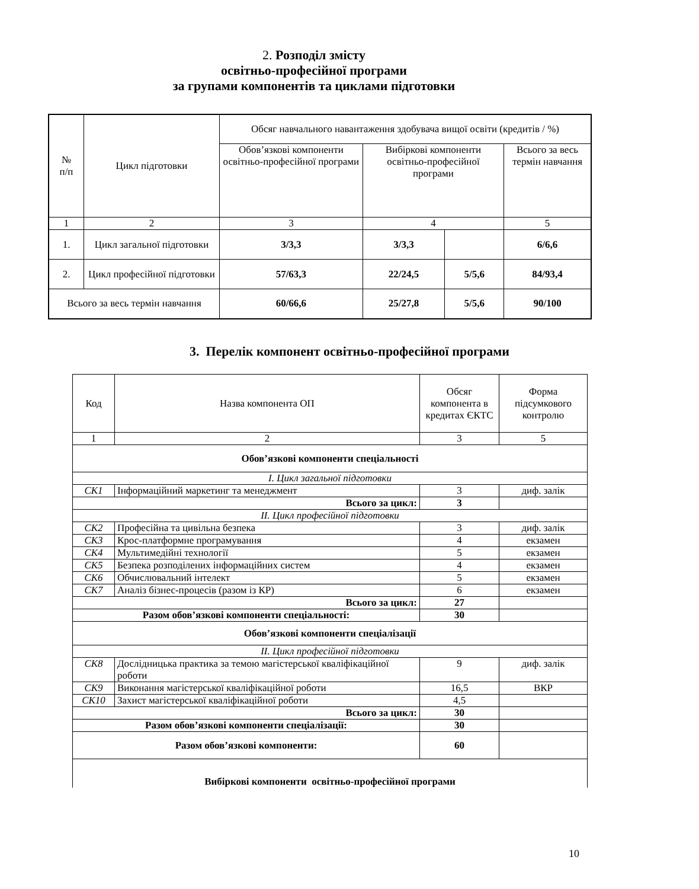2. Розподіл змісту
освітньо-професійної програми
за групами компонентів та циклами підготовки
| № п/п | Цикл підготовки | Обсяг навчального навантаження здобувача вищої освіти (кредитів / %) | | | |
| --- | --- | --- | --- | --- | --- |
| | | Обов’язкові компоненти освітньо-професійної програми | Вибіркові компоненти освітньо-професійної програми | | Всього за весь термін навчання |
| 1 | 2 | 3 | 4 | | 5 |
| 1. | Цикл загальної підготовки | 3/3,3 | 3/3,3 | | 6/6,6 |
| 2. | Цикл професійної підготовки | 57/63,3 | 22/24,5 | 5/5,6 | 84/93,4 |
| Всього за весь термін навчання | | 60/66,6 | 25/27,8 | 5/5,6 | 90/100 |
3. Перелік компонент освітньо-професійної програми
| Код | Назва компонента ОП | Обсяг компонента в кредитах ЄКТС | Форма підсумкового контролю |
| --- | --- | --- | --- |
| 1 | 2 | 3 | 5 |
| Обов’язкові компоненти спеціальності | | | |
| I. Цикл загальної підготовки | | | |
| СК1 | Інформаційний маркетинг та менеджмент | 3 | диф. залік |
| Всього за цикл: | | 3 | |
| II. Цикл професійної підготовки | | | |
| СК2 | Професійна та цивільна безпека | 3 | диф. залік |
| СК3 | Крос-платформне програмування | 4 | екзамен |
| СК4 | Мультимедійні технології | 5 | екзамен |
| СК5 | Безпека розподілених інформаційних систем | 4 | екзамен |
| СК6 | Обчислювальний інтелект | 5 | екзамен |
| СК7 | Аналіз бізнес-процесів (разом із КР) | 6 | екзамен |
| Всього за цикл: | | 27 | |
| Разом обов’язкові компоненти спеціальності: | | 30 | |
| Обов’язкові компоненти спеціалізації | | | |
| II. Цикл професійної підготовки | | | |
| СК8 | Дослідницька практика за темою магістерської кваліфікаційної роботи | 9 | диф. залік |
| СК9 | Виконання магістерської кваліфікаційної роботи | 16,5 | ВКР |
| СК10 | Захист магістерської кваліфікаційної роботи | 4,5 | |
| Всього за цикл: | | 30 | |
| Разом обов’язкові компоненти спеціалізації: | | 30 | |
| Разом обов’язкові компоненти: | | 60 | |
| Вибіркові компоненти освітньо-професійної програми | | | |
10